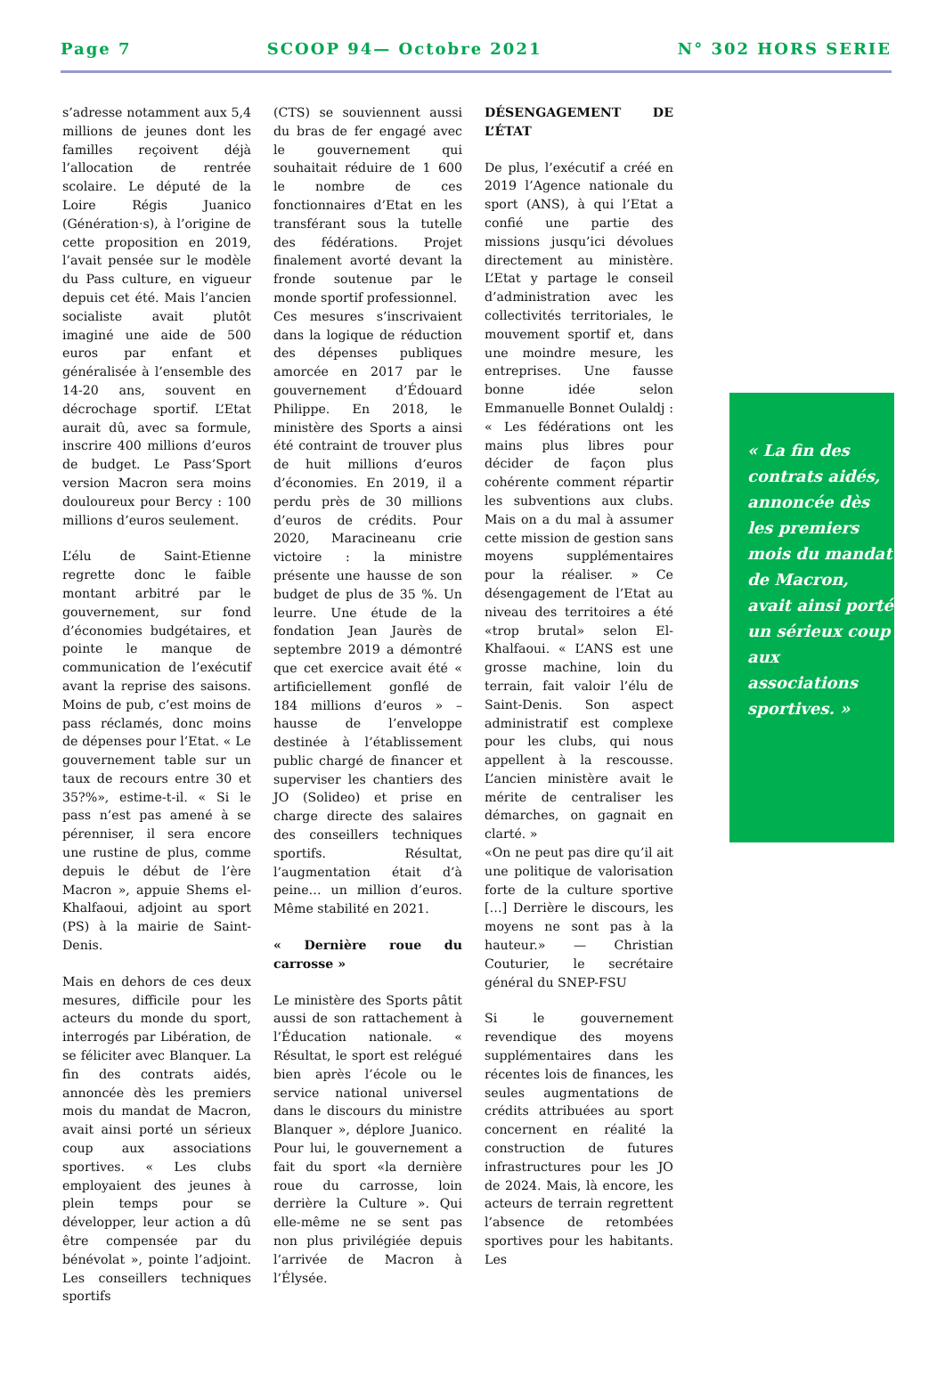Page 7 SCOOP 94— Octobre 2021 N° 302 HORS SERIE
s’adresse notamment aux 5,4 millions de jeunes dont les familles reçoivent déjà l’allocation de rentrée scolaire. Le député de la Loire Régis Juanico (Génération·s), à l’origine de cette proposition en 2019, l’avait pensée sur le modèle du Pass culture, en vigueur depuis cet été. Mais l’ancien socialiste avait plutôt imaginé une aide de 500 euros par enfant et généralisée à l’ensemble des 14-20 ans, souvent en décrochage sportif. L’Etat aurait dû, avec sa formule, inscrire 400 millions d’euros de budget. Le Pass’Sport version Macron sera moins douloureux pour Bercy : 100 millions d’euros seulement.
L’élu de Saint-Etienne regrette donc le faible montant arbitré par le gouvernement, sur fond d’économies budgétaires, et pointe le manque de communication de l’exécutif avant la reprise des saisons. Moins de pub, c’est moins de pass réclamés, donc moins de dépenses pour l’Etat. « Le gouvernement table sur un taux de recours entre 30 et 35?%», estime-t-il. « Si le pass n’est pas amené à se pérenniser, il sera encore une rustine de plus, comme depuis le début de l’ère Macron », appuie Shems el-Khalfaoui, adjoint au sport (PS) à la mairie de Saint-Denis.
Mais en dehors de ces deux mesures, difficile pour les acteurs du monde du sport, interrogés par Libération, de se féliciter avec Blanquer. La fin des contrats aidés, annoncée dès les premiers mois du mandat de Macron, avait ainsi porté un sérieux coup aux associations sportives. « Les clubs employaient des jeunes à plein temps pour se développer, leur action a dû être compensée par du bénévolat », pointe l’adjoint. Les conseillers techniques sportifs
(CTS) se souviennent aussi du bras de fer engagé avec le gouvernement qui souhaitait réduire de 1 600 le nombre de ces fonctionnaires d’Etat en les transférant sous la tutelle des fédérations. Projet finalement avorté devant la fronde soutenue par le monde sportif professionnel.
Ces mesures s’inscrivaient dans la logique de réduction des dépenses publiques amorcée en 2017 par le gouvernement d’Édouard Philippe. En 2018, le ministère des Sports a ainsi été contraint de trouver plus de huit millions d’euros d’économies. En 2019, il a perdu près de 30 millions d’euros de crédits. Pour 2020, Maracineanu crie victoire : la ministre présente une hausse de son budget de plus de 35 %. Un leurre. Une étude de la fondation Jean Jaurès de septembre 2019 a démontré que cet exercice avait été « artificiellement gonflé de 184 millions d’euros » – hausse de l’enveloppe destinée à l’établissement public chargé de financer et superviser les chantiers des JO (Solideo) et prise en charge directe des salaires des conseillers techniques sportifs. Résultat, l’augmentation était d’à peine… un million d’euros. Même stabilité en 2021.
« Dernière roue du carrosse »
Le ministère des Sports pâtit aussi de son rattachement à l’Éducation nationale. « Résultat, le sport est relégué bien après l’école ou le service national universel dans le discours du ministre Blanquer », déplore Juanico. Pour lui, le gouvernement a fait du sport «la dernière roue du carrosse, loin derrière la Culture ». Qui elle-même ne se sent pas non plus privilégiée depuis l’arrivée de Macron à l’Élysée.
DÉSENGAGEMENT DE L’ÉTAT
De plus, l’exécutif a créé en 2019 l’Agence nationale du sport (ANS), à qui l’Etat a confié une partie des missions jusqu’ici dévolues directement au ministère. L’Etat y partage le conseil d’administration avec les collectivités territoriales, le mouvement sportif et, dans une moindre mesure, les entreprises. Une fausse bonne idée selon Emmanuelle Bonnet Oulaldj : « Les fédérations ont les mains plus libres pour décider de façon plus cohérente comment répartir les subventions aux clubs. Mais on a du mal à assumer cette mission de gestion sans moyens supplémentaires pour la réaliser. » Ce désengagement de l’Etat au niveau des territoires a été «trop brutal» selon El-Khalfaoui. « L’ANS est une grosse machine, loin du terrain, fait valoir l’élu de Saint-Denis. Son aspect administratif est complexe pour les clubs, qui nous appellent à la rescousse. L’ancien ministère avait le mérite de centraliser les démarches, on gagnait en clarté. »
«On ne peut pas dire qu’il ait une politique de valorisation forte de la culture sportive […] Derrière le discours, les moyens ne sont pas à la hauteur.» — Christian Couturier, le secrétaire général du SNEP-FSU
Si le gouvernement revendique des moyens supplémentaires dans les récentes lois de finances, les seules augmentations de crédits attribuées au sport concernent en réalité la construction de futures infrastructures pour les JO de 2024. Mais, là encore, les acteurs de terrain regrettent l’absence de retombées sportives pour les habitants. Les
« La fin des contrats aidés, annoncée dès les premiers mois du mandat de Macron, avait ainsi porté un sérieux coup aux associations sportives. »